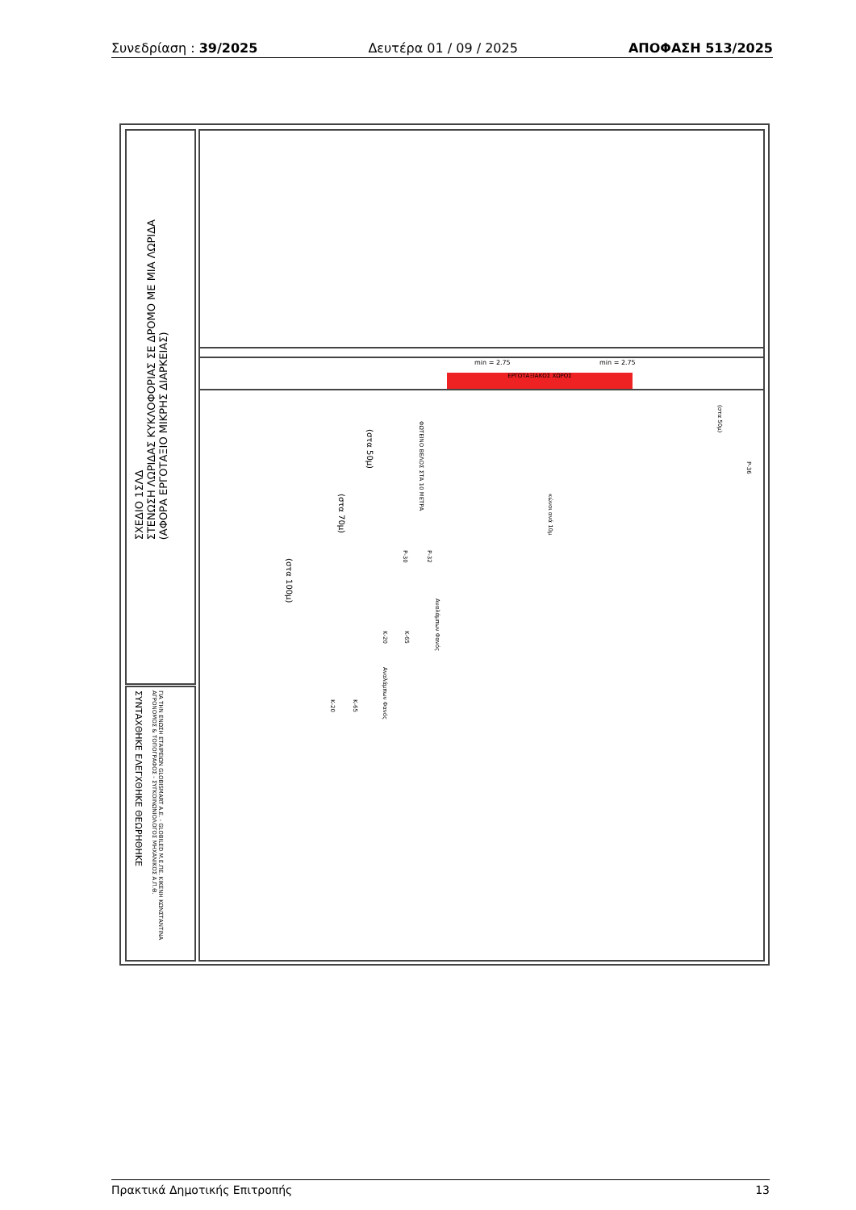Συνεδρίαση : 39/2025 Δευτέρα 01 / 09 / 2025 ΑΠΟΦΑΣΗ 513/2025
ΣΧΕΔΙΟ 1ΣΛΔ
ΣΤΕΝΩΣΗ ΛΩΡΙΔΑΣ ΚΥΚΛΟΦΟΡΙΑΣ ΣΕ ΔΡΟΜΟ ΜΕ ΜΙΑ ΛΩΡΙΔΑ
(ΑΦΟΡΑ ΕΡΓΟΤΑΞΙΟ ΜΙΚΡΗΣ ΔΙΑΡΚΕΙΑΣ)
ΣΥΝΤΑΧΘΗΚΕ ΕΛΕΓΧΘΗΚΕ ΘΕΩΡΗΘΗΚΕ
ΓΙΑ ΤΗΝ ΕΝΩΣΗ ΕΤΑΙΡΕΙΩΝ GLOBISMART Α.Ε. - GLOBILED M.E.ΠΕ. ΚΙΚΕΝΗ ΚΩΝΣΤΑΝΤΙΝΑ ΑΓΡΟΝΟΜΟΣ & ΤΟΠΟΓΡΑΦΟΣ - ΣΥΓΚΟΙΝΩΝΙΟΛΟΓΟΣ ΜΗΧΑΝΙΚΟΣ Α.Π.Θ.
ΕΡΓΟΤΑΞΙΑΚΟΣ ΧΩΡΟΣ
min = 2.75 min = 2.75
ΦΩΤΕΙΝΟ ΒΕΛΟΣ ΣΤΑ 10 ΜΕΤΡΑ
(στα 50μ)
(στα 70μ)
(στα 100μ)
κώνοι ανά 10μ
(στα 50μ)
Ρ-36
Ρ-30
Ρ-32
Κ-20
Κ-65
Αναλάμπων Φανός
Κ-20
Κ-65
Αναλάμπων Φανός
Πρακτικά Δημοτικής Επιτροπής 13